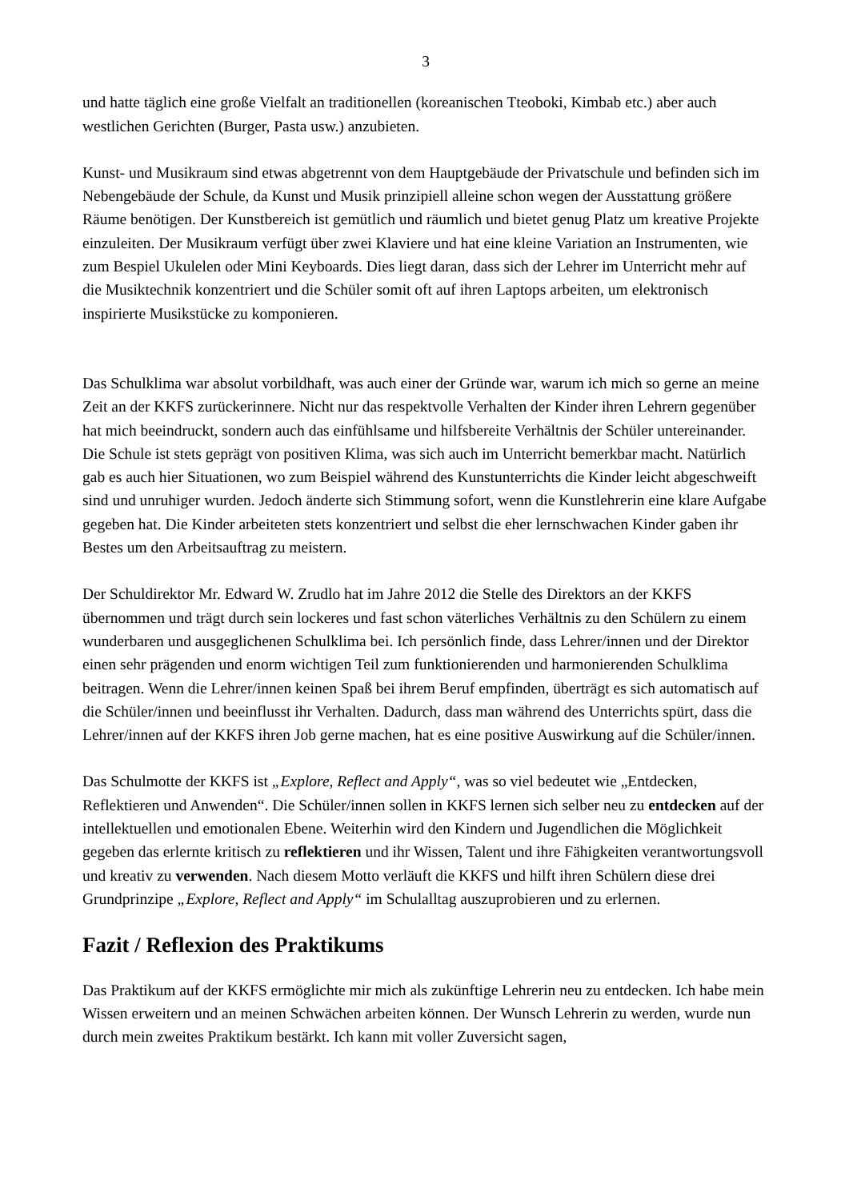3
und hatte täglich eine große Vielfalt an traditionellen (koreanischen Tteoboki, Kimbab etc.) aber auch westlichen Gerichten (Burger, Pasta usw.) anzubieten.
Kunst- und Musikraum sind etwas abgetrennt von dem Hauptgebäude der Privatschule und befinden sich im Nebengebäude der Schule, da Kunst und Musik prinzipiell alleine schon wegen der Ausstattung größere Räume benötigen. Der Kunstbereich ist gemütlich und räumlich und bietet genug Platz um kreative Projekte einzuleiten. Der Musikraum verfügt über zwei Klaviere und hat eine kleine Variation an Instrumenten, wie zum Bespiel Ukulelen oder Mini Keyboards. Dies liegt daran, dass sich der Lehrer im Unterricht mehr auf die Musiktechnik konzentriert und die Schüler somit oft auf ihren Laptops arbeiten, um elektronisch inspirierte Musikstücke zu komponieren.
Das Schulklima war absolut vorbildhaft, was auch einer der Gründe war, warum ich mich so gerne an meine Zeit an der KKFS zurückerinnere. Nicht nur das respektvolle Verhalten der Kinder ihren Lehrern gegenüber hat mich beeindruckt, sondern auch das einfühlsame und hilfsbereite Verhältnis der Schüler untereinander. Die Schule ist stets geprägt von positiven Klima, was sich auch im Unterricht bemerkbar macht. Natürlich gab es auch hier Situationen, wo zum Beispiel während des Kunstunterrichts die Kinder leicht abgeschweift sind und unruhiger wurden. Jedoch änderte sich Stimmung sofort, wenn die Kunstlehrerin eine klare Aufgabe gegeben hat. Die Kinder arbeiteten stets konzentriert und selbst die eher lernschwachen Kinder gaben ihr Bestes um den Arbeitsauftrag zu meistern.
Der Schuldirektor Mr. Edward W. Zrudlo hat im Jahre 2012 die Stelle des Direktors an der KKFS übernommen und trägt durch sein lockeres und fast schon väterliches Verhältnis zu den Schülern zu einem wunderbaren und ausgeglichenen Schulklima bei. Ich persönlich finde, dass Lehrer/innen und der Direktor einen sehr prägenden und enorm wichtigen Teil zum funktionierenden und harmonierenden Schulklima beitragen. Wenn die Lehrer/innen keinen Spaß bei ihrem Beruf empfinden, überträgt es sich automatisch auf die Schüler/innen und beeinflusst ihr Verhalten. Dadurch, dass man während des Unterrichts spürt, dass die Lehrer/innen auf der KKFS ihren Job gerne machen, hat es eine positive Auswirkung auf die Schüler/innen.
Das Schulmotte der KKFS ist „Explore, Reflect and Apply“, was so viel bedeutet wie „Entdecken, Reflektieren und Anwenden“. Die Schüler/innen sollen in KKFS lernen sich selber neu zu entdecken auf der intellektuellen und emotionalen Ebene. Weiterhin wird den Kindern und Jugendlichen die Möglichkeit gegeben das erlernte kritisch zu reflektieren und ihr Wissen, Talent und ihre Fähigkeiten verantwortungsvoll und kreativ zu verwenden. Nach diesem Motto verläuft die KKFS und hilft ihren Schülern diese drei Grundprinzipe „Explore, Reflect and Apply“ im Schulalltag auszuprobieren und zu erlernen.
Fazit / Reflexion des Praktikums
Das Praktikum auf der KKFS ermöglichte mir mich als zukünftige Lehrerin neu zu entdecken. Ich habe mein Wissen erweitern und an meinen Schwächen arbeiten können. Der Wunsch Lehrerin zu werden, wurde nun durch mein zweites Praktikum bestärkt. Ich kann mit voller Zuversicht sagen,